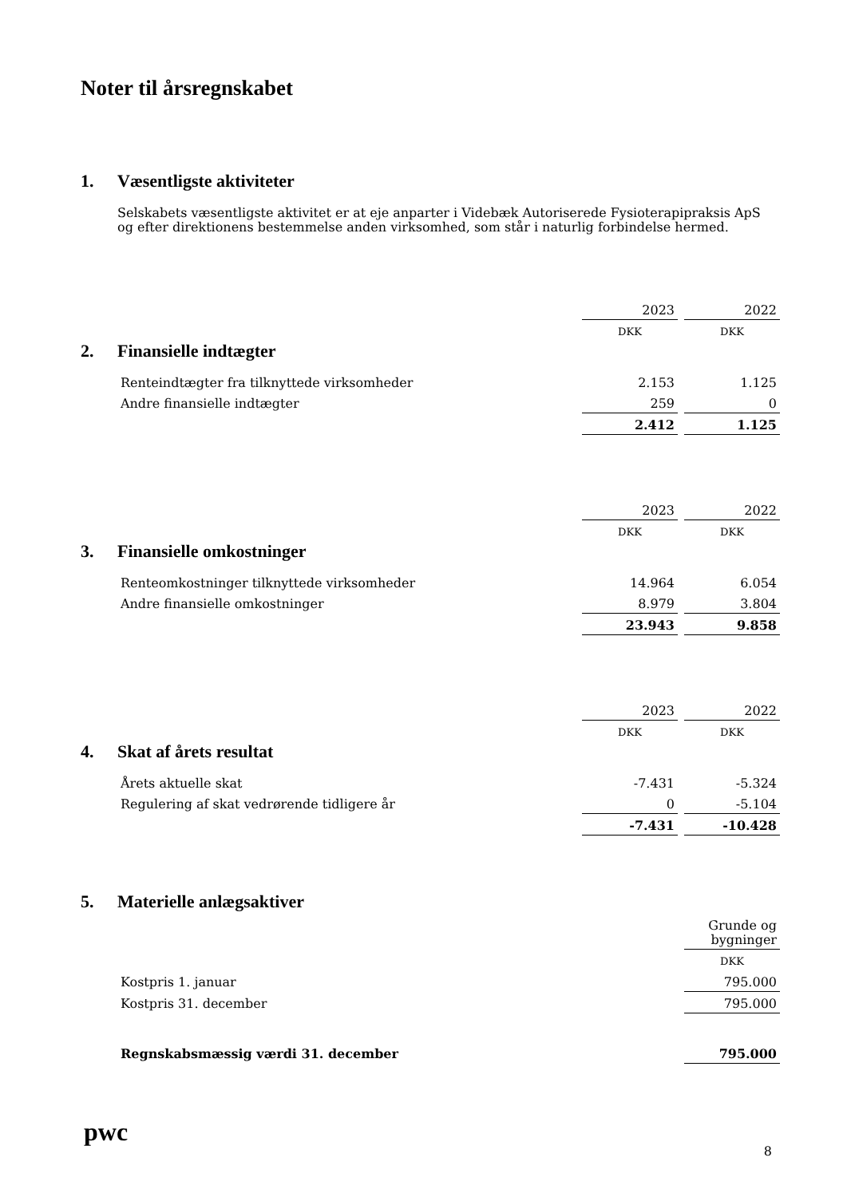Noter til årsregnskabet
1. Væsentligste aktiviteter
Selskabets væsentligste aktivitet er at eje anparter i Videbæk Autoriserede Fysioterapipraksis ApS og efter direktionens bestemmelse anden virksomhed, som står i naturlig forbindelse hermed.
| | 2023 | 2022 |
| | DKK | DKK |
2. Finansielle indtægter
| Renteindtægter fra tilknyttede virksomheder | 2.153 | 1.125 |
| Andre finansielle indtægter | 259 | 0 |
| | 2.412 | 1.125 |
| | 2023 | 2022 |
| | DKK | DKK |
3. Finansielle omkostninger
| Renteomkostninger tilknyttede virksomheder | 14.964 | 6.054 |
| Andre finansielle omkostninger | 8.979 | 3.804 |
| | 23.943 | 9.858 |
| | 2023 | 2022 |
| | DKK | DKK |
4. Skat af årets resultat
| Årets aktuelle skat | -7.431 | -5.324 |
| Regulering af skat vedrørende tidligere år | 0 | -5.104 |
| | -7.431 | -10.428 |
5. Materielle anlægsaktiver
| | Grunde og bygninger |
| | DKK |
| Kostpris 1. januar | 795.000 |
| Kostpris 31. december | 795.000 |
| Regnskabsmæssig værdi 31. december | 795.000 |
pwc
8